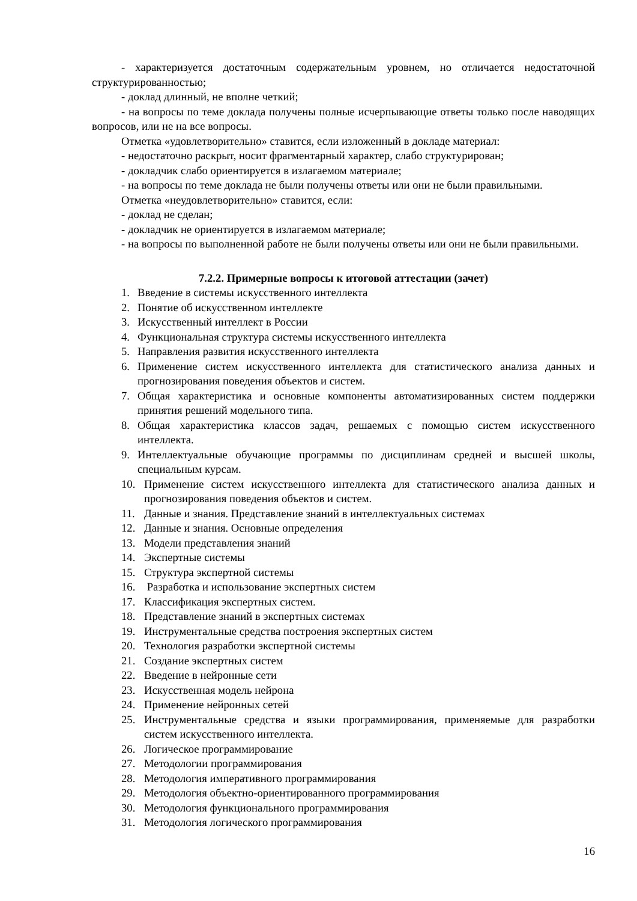- характеризуется достаточным содержательным уровнем, но отличается недостаточной структурированностью;
- доклад длинный, не вполне четкий;
- на вопросы по теме доклада получены полные исчерпывающие ответы только после наводящих вопросов, или не на все вопросы.
Отметка «удовлетворительно» ставится, если изложенный в докладе материал:
- недостаточно раскрыт, носит фрагментарный характер, слабо структурирован;
- докладчик слабо ориентируется в излагаемом материале;
- на вопросы по теме доклада не были получены ответы или они не были правильными.
Отметка «неудовлетворительно» ставится, если:
- доклад не сделан;
- докладчик не ориентируется в излагаемом материале;
- на вопросы по выполненной работе не были получены ответы или они не были правильными.
7.2.2. Примерные вопросы к итоговой аттестации (зачет)
1. Введение в системы искусственного интеллекта
2. Понятие об искусственном интеллекте
3. Искусственный интеллект в России
4. Функциональная структура системы искусственного интеллекта
5. Направления развития искусственного интеллекта
6. Применение систем искусственного интеллекта для статистического анализа данных и прогнозирования поведения объектов и систем.
7. Общая характеристика и основные компоненты автоматизированных систем поддержки принятия решений модельного типа.
8. Общая характеристика классов задач, решаемых с помощью систем искусственного интеллекта.
9. Интеллектуальные обучающие программы по дисциплинам средней и высшей школы, специальным курсам.
10. Применение систем искусственного интеллекта для статистического анализа данных и прогнозирования поведения объектов и систем.
11. Данные и знания. Представление знаний в интеллектуальных системах
12. Данные и знания. Основные определения
13. Модели представления знаний
14. Экспертные системы
15. Структура экспертной системы
16. Разработка и использование экспертных систем
17. Классификация экспертных систем.
18. Представление знаний в экспертных системах
19. Инструментальные средства построения экспертных систем
20. Технология разработки экспертной системы
21. Создание экспертных систем
22. Введение в нейронные сети
23. Искусственная модель нейрона
24. Применение нейронных сетей
25. Инструментальные средства и языки программирования, применяемые для разработки систем искусственного интеллекта.
26. Логическое программирование
27. Методологии программирования
28. Методология императивного программирования
29. Методология объектно-ориентированного программирования
30. Методология функционального программирования
31. Методология логического программирования
16